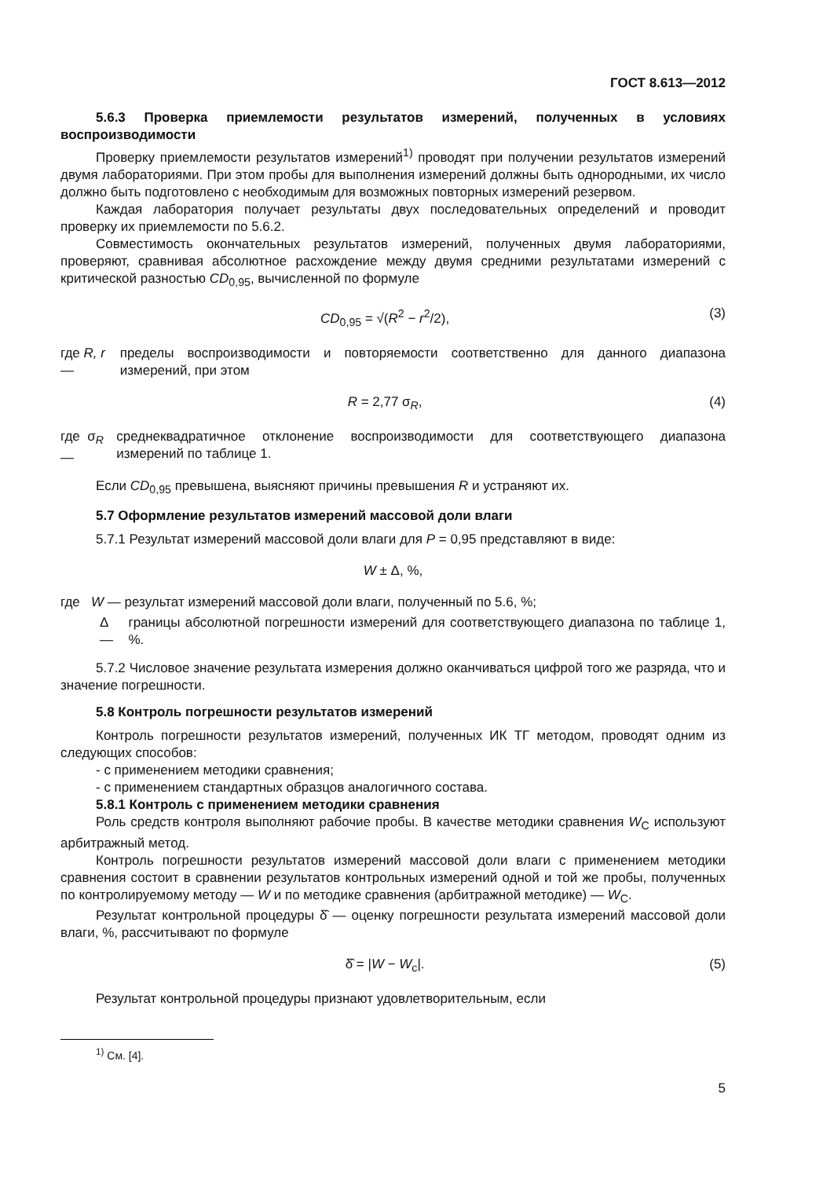ГОСТ 8.613—2012
5.6.3 Проверка приемлемости результатов измерений, полученных в условиях воспроизводимости
Проверку приемлемости результатов измерений<sup>1)</sup> проводят при получении результатов измерений двумя лабораториями. При этом пробы для выполнения измерений должны быть однородными, их число должно быть подготовлено с необходимым для возможных повторных измерений резервом.
Каждая лаборатория получает результаты двух последовательных определений и проводит проверку их приемлемости по 5.6.2.
Совместимость окончательных результатов измерений, полученных двумя лабораториями, проверяют, сравнивая абсолютное расхождение между двумя средними результатами измерений с критической разностью CD<sub>0,95</sub>, вычисленной по формуле
CD<sub>0,95</sub> = √(R<sup>2</sup> − r<sup>2</sup>/2), (3)
где R, r — пределы воспроизводимости и повторяемости соответственно для данного диапазона измерений, при этом
R = 2,77 σ<sub>R</sub>, (4)
где σ<sub>R</sub> — среднеквадратичное отклонение воспроизводимости для соответствующего диапазона измерений по таблице 1.
Если CD<sub>0,95</sub> превышена, выясняют причины превышения R и устраняют их.
5.7 Оформление результатов измерений массовой доли влаги
5.7.1 Результат измерений массовой доли влаги для P = 0,95 представляют в виде:
W ± Δ, %,
где W — результат измерений массовой доли влаги, полученный по 5.6, %;
Δ — границы абсолютной погрешности измерений для соответствующего диапазона по таблице 1, %.
5.7.2 Числовое значение результата измерения должно оканчиваться цифрой того же разряда, что и значение погрешности.
5.8 Контроль погрешности результатов измерений
Контроль погрешности результатов измерений, полученных ИК ТГ методом, проводят одним из следующих способов:
- с применением методики сравнения;
- с применением стандартных образцов аналогичного состава.
5.8.1 Контроль с применением методики сравнения
Роль средств контроля выполняют рабочие пробы. В качестве методики сравнения W<sub>C</sub> используют арбитражный метод.
Контроль погрешности результатов измерений массовой доли влаги с применением методики сравнения состоит в сравнении результатов контрольных измерений одной и той же пробы, полученных по контролируемому методу — W и по методике сравнения (арбитражной методике) — W<sub>C</sub>.
Результат контрольной процедуры δ̂ — оценку погрешности результата измерений массовой доли влаги, %, рассчитывают по формуле
δ̂ = |W − W<sub>c</sub>|. (5)
Результат контрольной процедуры признают удовлетворительным, если
<sup>1)</sup> См. [4].
5